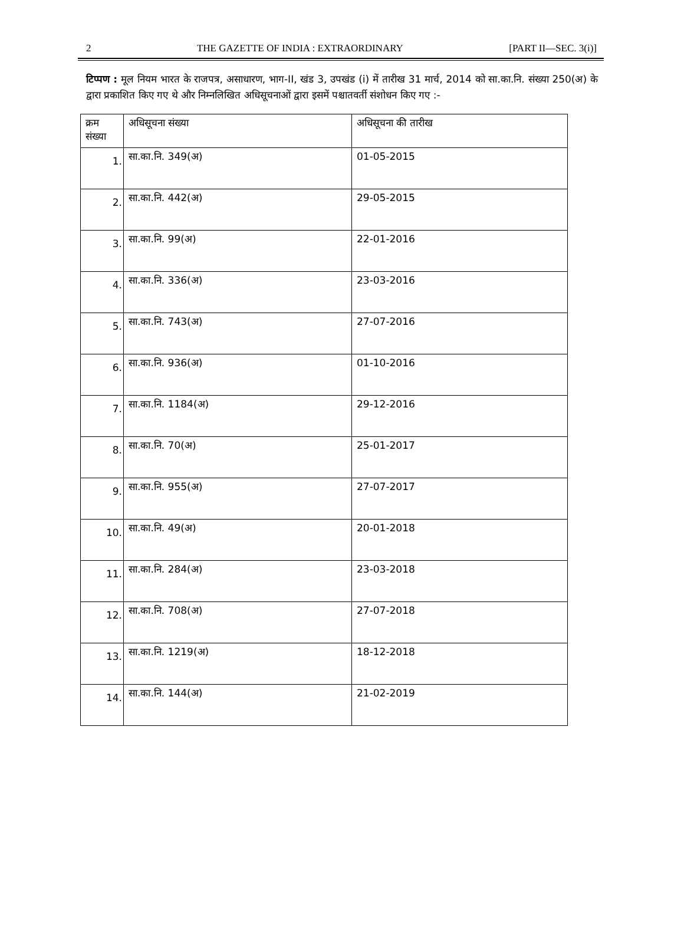2 THE GAZETTE OF INDIA : EXTRAORDINARY [PART II—SEC. 3(i)]
टिप्पण : मूल नियम भारत के राजपत्र, असाधारण, भाग-II, खंड 3, उपखंड (i) में तारीख 31 मार्च, 2014 को सा.का.नि. संख्या 250(अ) के द्वारा प्रकाशित किए गए थे और निम्नलिखित अधिसूचनाओं द्वारा इसमें पश्चातवर्ती संशोधन किए गए :-
| क्रम संख्या | अधिसूचना संख्या | अधिसूचना की तारीख |
| --- | --- | --- |
| 1. | सा.का.नि. 349(अ) | 01-05-2015 |
| 2. | सा.का.नि. 442(अ) | 29-05-2015 |
| 3. | सा.का.नि. 99(अ) | 22-01-2016 |
| 4. | सा.का.नि. 336(अ) | 23-03-2016 |
| 5. | सा.का.नि. 743(अ) | 27-07-2016 |
| 6. | सा.का.नि. 936(अ) | 01-10-2016 |
| 7. | सा.का.नि. 1184(अ) | 29-12-2016 |
| 8. | सा.का.नि. 70(अ) | 25-01-2017 |
| 9. | सा.का.नि. 955(अ) | 27-07-2017 |
| 10. | सा.का.नि. 49(अ) | 20-01-2018 |
| 11. | सा.का.नि. 284(अ) | 23-03-2018 |
| 12. | सा.का.नि. 708(अ) | 27-07-2018 |
| 13. | सा.का.नि. 1219(अ) | 18-12-2018 |
| 14. | सा.का.नि. 144(अ) | 21-02-2019 |